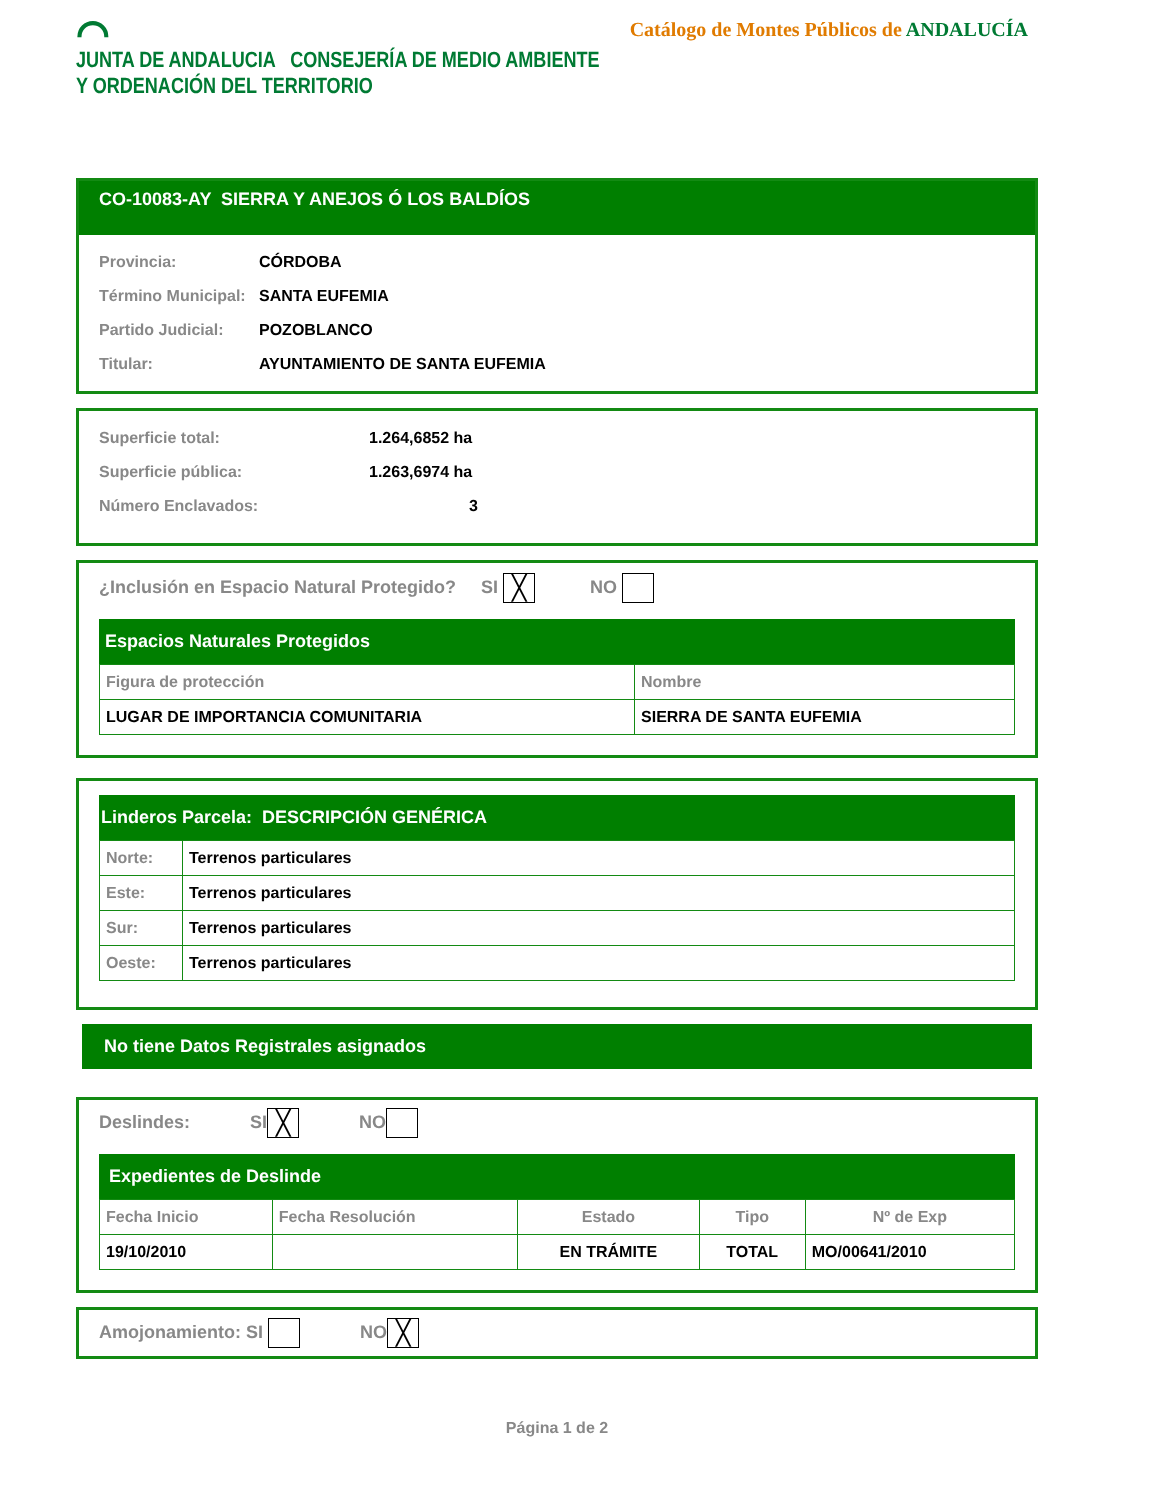⌒
JUNTA DE ANDALUCIA CONSEJERÍA DE MEDIO AMBIENTE
Y ORDENACIÓN DEL TERRITORIO
Catálogo de Montes Públicos de ANDALUCÍA
CO-10083-AY SIERRA Y ANEJOS Ó LOS BALDÍOS
Provincia: CÓRDOBA
Término Municipal: SANTA EUFEMIA
Partido Judicial: POZOBLANCO
Titular: AYUNTAMIENTO DE SANTA EUFEMIA
Superficie total: 1.264,6852 ha
Superficie pública: 1.263,6974 ha
Número Enclavados: 3
¿Inclusión en Espacio Natural Protegido? SI ╳ NO
Espacios Naturales Protegidos
| Figura de protección | Nombre |
| --- | --- |
| LUGAR DE IMPORTANCIA COMUNITARIA | SIERRA DE SANTA EUFEMIA |
Linderos Parcela: DESCRIPCIÓN GENÉRICA
| Norte: | Terrenos particulares |
| Este: | Terrenos particulares |
| Sur: | Terrenos particulares |
| Oeste: | Terrenos particulares |
No tiene Datos Registrales asignados
Deslindes: SI ╳ NO
Expedientes de Deslinde
| Fecha Inicio | Fecha Resolución | Estado | Tipo | Nº de Exp |
| --- | --- | --- | --- | --- |
| 19/10/2010 | | EN TRÁMITE | TOTAL | MO/00641/2010 |
Amojonamiento: SI NO ╳
Página 1 de 2